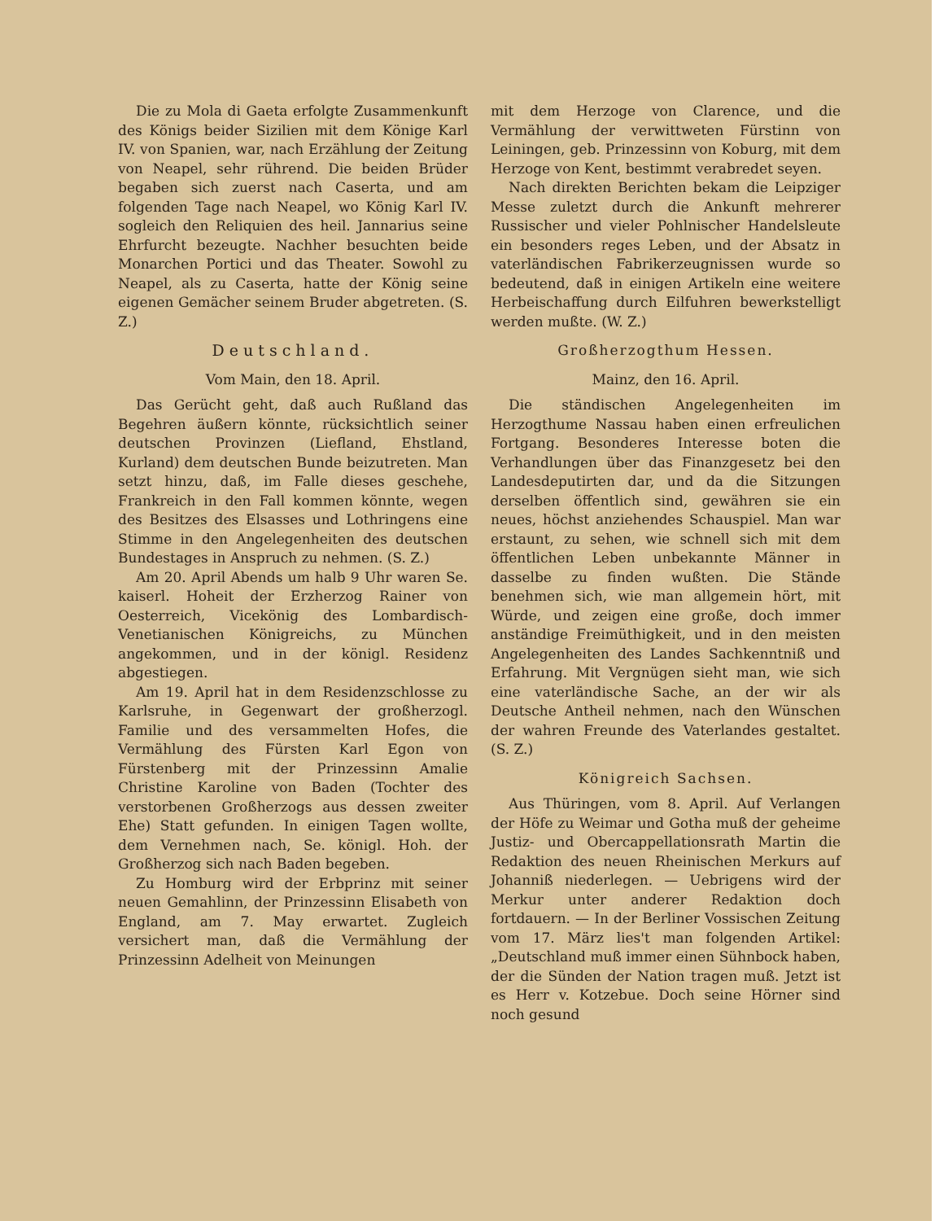Die zu Mola di Gaeta erfolgte Zusammenkunft des Königs beider Sizilien mit dem Könige Karl IV. von Spanien, war, nach Erzählung der Zeitung von Neapel, sehr rührend. Die beiden Brüder begaben sich zuerst nach Caserta, und am folgenden Tage nach Neapel, wo König Karl IV. sogleich den Reliquien des heil. Jannarius seine Ehrfurcht bezeugte. Nachher besuchten beide Monarchen Portici und das Theater. Sowohl zu Neapel, als zu Caserta, hatte der König seine eigenen Gemächer seinem Bruder abgetreten. (S. Z.)
Deutschland.
Vom Main, den 18. April.
Das Gerücht geht, daß auch Rußland das Begehren äußern könnte, rücksichtlich seiner deutschen Provinzen (Liefland, Ehstland, Kurland) dem deutschen Bunde beizutreten. Man setzt hinzu, daß, im Falle dieses geschehe, Frankreich in den Fall kommen könnte, wegen des Besitzes des Elsasses und Lothringens eine Stimme in den Angelegenheiten des deutschen Bundestages in Anspruch zu nehmen. (S. Z.)
Am 20. April Abends um halb 9 Uhr waren Se. kaiserl. Hoheit der Erzherzog Rainer von Oesterreich, Vicekönig des Lombardisch-Venetianischen Königreichs, zu München angekommen, und in der königl. Residenz abgestiegen.
Am 19. April hat in dem Residenzschlosse zu Karlsruhe, in Gegenwart der großherzogl. Familie und des versammelten Hofes, die Vermählung des Fürsten Karl Egon von Fürstenberg mit der Prinzessinn Amalie Christine Karoline von Baden (Tochter des verstorbenen Großherzogs aus dessen zweiter Ehe) Statt gefunden. In einigen Tagen wollte, dem Vernehmen nach, Se. königl. Hoh. der Großherzog sich nach Baden begeben.
Zu Homburg wird der Erbprinz mit seiner neuen Gemahlinn, der Prinzessinn Elisabeth von England, am 7. May erwartet. Zugleich versichert man, daß die Vermählung der Prinzessinn Adelheit von Meinungen
mit dem Herzoge von Clarence, und die Vermählung der verwittweten Fürstinn von Leiningen, geb. Prinzessinn von Koburg, mit dem Herzoge von Kent, bestimmt verabredet seyen.
Nach direkten Berichten bekam die Leipziger Messe zuletzt durch die Ankunft mehrerer Russischer und vieler Pohlnischer Handelsleute ein besonders reges Leben, und der Absatz in vaterländischen Fabrikerzeugnissen wurde so bedeutend, daß in einigen Artikeln eine weitere Herbeischaffung durch Eilfuhren bewerkstelligt werden mußte. (W. Z.)
Großherzogthum Hessen.
Mainz, den 16. April.
Die ständischen Angelegenheiten im Herzogthume Nassau haben einen erfreulichen Fortgang. Besonderes Interesse boten die Verhandlungen über das Finanzgesetz bei den Landesdeputirten dar, und da die Sitzungen derselben öffentlich sind, gewähren sie ein neues, höchst anziehendes Schauspiel. Man war erstaunt, zu sehen, wie schnell sich mit dem öffentlichen Leben unbekannte Männer in dasselbe zu finden wußten. Die Stände benehmen sich, wie man allgemein hört, mit Würde, und zeigen eine große, doch immer anständige Freimüthigkeit, und in den meisten Angelegenheiten des Landes Sachkenntniß und Erfahrung. Mit Vergnügen sieht man, wie sich eine vaterländische Sache, an der wir als Deutsche Antheil nehmen, nach den Wünschen der wahren Freunde des Vaterlandes gestaltet. (S. Z.)
Königreich Sachsen.
Aus Thüringen, vom 8. April. Auf Verlangen der Höfe zu Weimar und Gotha muß der geheime Justiz- und Obercappellationsrath Martin die Redaktion des neuen Rheinischen Merkurs auf Johanniß niederlegen. — Uebrigens wird der Merkur unter anderer Redaktion doch fortdauern. — In der Berliner Vossischen Zeitung vom 17. März lies't man folgenden Artikel: „Deutschland muß immer einen Sühnbock haben, der die Sünden der Nation tragen muß. Jetzt ist es Herr v. Kotzebue. Doch seine Hörner sind noch gesund